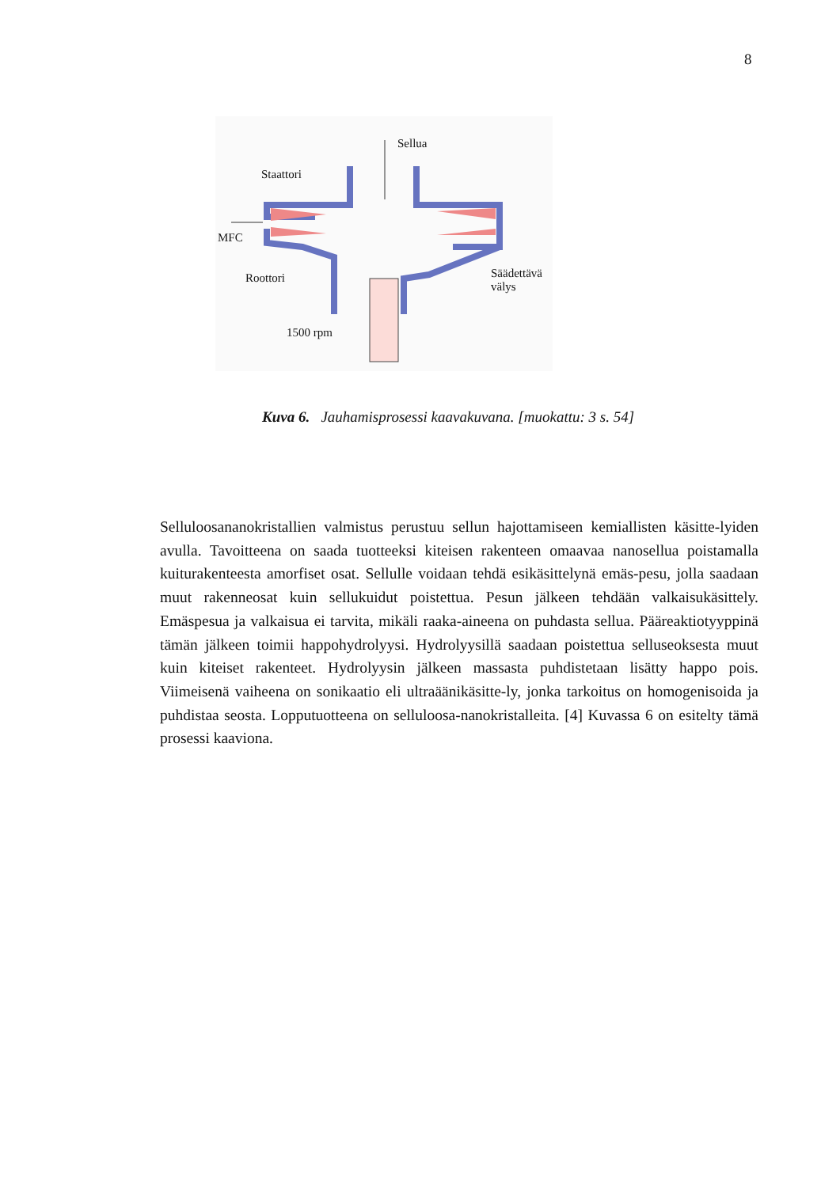8
Sellua
Staattori
MFC
Roottori
Säädettävä
välys
1500 rpm
Kuva 6. Jauhamisprosessi kaavakuvana. [muokattu: 3 s. 54]
Selluloosananokristallien valmistus perustuu sellun hajottamiseen kemiallisten käsitte-lyiden avulla. Tavoitteena on saada tuotteeksi kiteisen rakenteen omaavaa nanosellua poistamalla kuiturakenteesta amorfiset osat. Sellulle voidaan tehdä esikäsittelynä emäs-pesu, jolla saadaan muut rakenneosat kuin sellukuidut poistettua. Pesun jälkeen tehdään valkaisukäsittely. Emäspesua ja valkaisua ei tarvita, mikäli raaka-aineena on puhdasta sellua. Pääreaktiotyyppinä tämän jälkeen toimii happohydrolyysi. Hydrolyysillä saadaan poistettua selluseoksesta muut kuin kiteiset rakenteet. Hydrolyysin jälkeen massasta puhdistetaan lisätty happo pois. Viimeisenä vaiheena on sonikaatio eli ultraäänikäsitte-ly, jonka tarkoitus on homogenisoida ja puhdistaa seosta. Lopputuotteena on selluloosa-nanokristalleita. [4] Kuvassa 6 on esitelty tämä prosessi kaaviona.